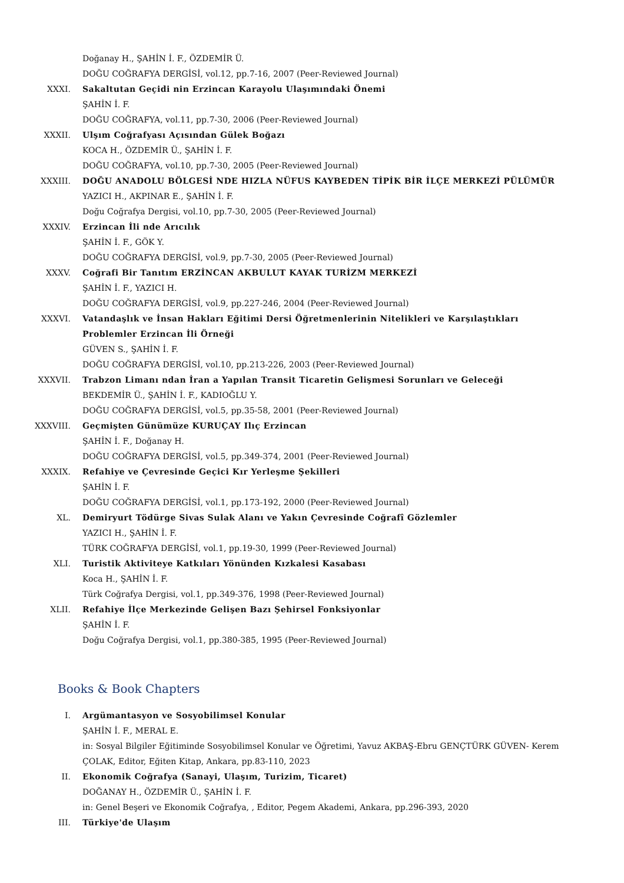Doğanay H., ŞAHİN İ. F., ÖZDEMİR Ü.
DOĞU COĞRAFYA DERGİSİ, vol.12, pp.7-16, 2007 (Peer-Reviewed Journal)
XXXI. Sakaltutan Geçidi nin Erzincan Karayolu Ulaşımındaki Önemi
ŞAHİN İ. F.
DOĞU COĞRAFYA, vol.11, pp.7-30, 2006 (Peer-Reviewed Journal)
XXXII. Ulşım Coğrafyası Açısından Gülek Boğazı
KOCA H., ÖZDEMİR Ü., ŞAHİN İ. F.
DOĞU COĞRAFYA, vol.10, pp.7-30, 2005 (Peer-Reviewed Journal)
XXXIII. DOĞU ANADOLU BÖLGESİ NDE HIZLA NÜFUS KAYBEDEN TİPİK BİR İLÇE MERKEZİ PÜLÜMÜR
YAZICI H., AKPINAR E., ŞAHİN İ. F.
Doğu Coğrafya Dergisi, vol.10, pp.7-30, 2005 (Peer-Reviewed Journal)
XXXIV. Erzincan İli nde Arıcılık
ŞAHİN İ. F., GÖK Y.
DOĞU COĞRAFYA DERGİSİ, vol.9, pp.7-30, 2005 (Peer-Reviewed Journal)
XXXV. Coğrafi Bir Tanıtım ERZİNCAN AKBULUT KAYAK TURİZM MERKEZİ
ŞAHİN İ. F., YAZICI H.
DOĞU COĞRAFYA DERGİSİ, vol.9, pp.227-246, 2004 (Peer-Reviewed Journal)
XXXVI. Vatandaşlık ve İnsan Hakları Eğitimi Dersi Öğretmenlerinin Nitelikleri ve Karşılaştıkları Problemler Erzincan İli Örneği
GÜVEN S., ŞAHİN İ. F.
DOĞU COĞRAFYA DERGİSİ, vol.10, pp.213-226, 2003 (Peer-Reviewed Journal)
XXXVII. Trabzon Limanı ndan İran a Yapılan Transit Ticaretin Gelişmesi Sorunları ve Geleceği
BEKDEMİR Ü., ŞAHİN İ. F., KADIOĞLU Y.
DOĞU COĞRAFYA DERGİSİ, vol.5, pp.35-58, 2001 (Peer-Reviewed Journal)
XXXVIII. Geçmişten Günümüze KURUÇAY Ilıç Erzincan
ŞAHİN İ. F., Doğanay H.
DOĞU COĞRAFYA DERGİSİ, vol.5, pp.349-374, 2001 (Peer-Reviewed Journal)
XXXIX. Refahiye ve Çevresinde Geçici Kır Yerleşme Şekilleri
ŞAHİN İ. F.
DOĞU COĞRAFYA DERGİSİ, vol.1, pp.173-192, 2000 (Peer-Reviewed Journal)
XL. Demiryurt Tödürge Sivas Sulak Alanı ve Yakın Çevresinde Coğrafî Gözlemler
YAZICI H., ŞAHİN İ. F.
TÜRK COĞRAFYA DERGİSİ, vol.1, pp.19-30, 1999 (Peer-Reviewed Journal)
XLI. Turistik Aktiviteye Katkıları Yönünden Kızkalesi Kasabası
Koca H., ŞAHİN İ. F.
Türk Coğrafya Dergisi, vol.1, pp.349-376, 1998 (Peer-Reviewed Journal)
XLII. Refahiye İlçe Merkezinde Gelişen Bazı Şehirsel Fonksiyonlar
ŞAHİN İ. F.
Doğu Coğrafya Dergisi, vol.1, pp.380-385, 1995 (Peer-Reviewed Journal)
Books & Book Chapters
I. Argümantasyon ve Sosyobilimsel Konular
ŞAHİN İ. F., MERAL E.
in: Sosyal Bilgiler Eğitiminde Sosyobilimsel Konular ve Öğretimi, Yavuz AKBAŞ-Ebru GENÇTÜRK GÜVEN- Kerem ÇOLAK, Editor, Eğiten Kitap, Ankara, pp.83-110, 2023
II. Ekonomik Coğrafya (Sanayi, Ulaşım, Turizim, Ticaret)
DOĞANAY H., ÖZDEMİR Ü., ŞAHİN İ. F.
in: Genel Beşeri ve Ekonomik Coğrafya, , Editor, Pegem Akademi, Ankara, pp.296-393, 2020
III. Türkiye'de Ulaşım